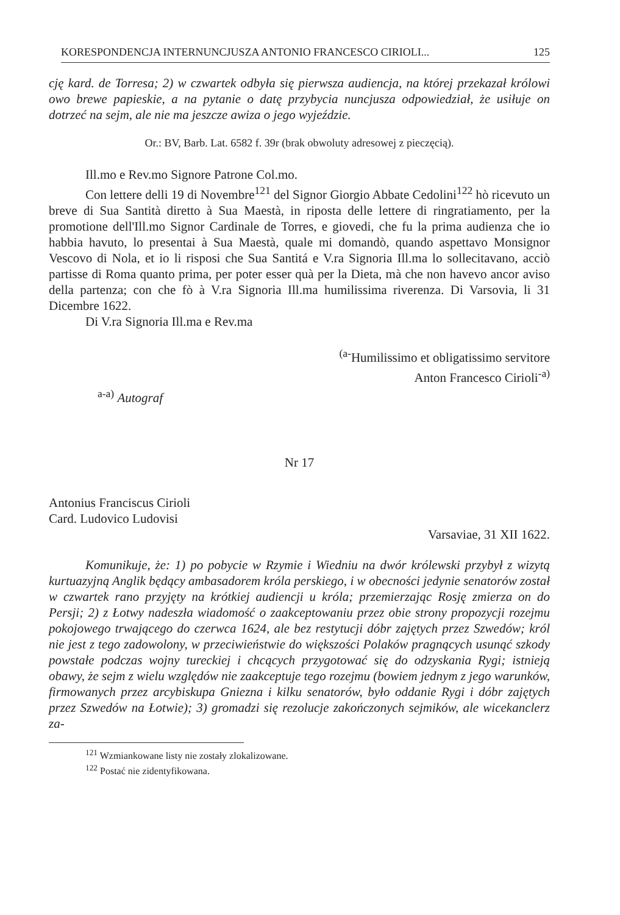KORESPONDENCJA INTERNUNCJUSZA ANTONIO FRANCESCO CIRIOLI... 125
cję kard. de Torresa; 2) w czwartek odbyła się pierwsza audiencja, na której przekazał królowi owo brewe papieskie, a na pytanie o datę przybycia nuncjusza odpowiedział, że usiłuje on dotrzeć na sejm, ale nie ma jeszcze awiza o jego wyjeździe.
Or.: BV, Barb. Lat. 6582 f. 39r (brak obwoluty adresowej z pieczęcią).
Ill.mo e Rev.mo Signore Patrone Col.mo.
Con lettere delli 19 di Novembre<sup>121</sup> del Signor Giorgio Abbate Cedolini<sup>122</sup> hò ricevuto un breve di Sua Santità diretto à Sua Maestà, in riposta delle lettere di ringratiamento, per la promotione dell'Ill.mo Signor Cardinale de Torres, e giovedi, che fu la prima audienza che io habbia havuto, lo presentai à Sua Maestà, quale mi domandò, quando aspettavo Monsignor Vescovo di Nola, et io li risposi che Sua Santitá e V.ra Signoria Ill.ma lo sollecitavano, acciò partisse di Roma quanto prima, per poter esser quà per la Dieta, mà che non havevo ancor aviso della partenza; con che fò à V.ra Signoria Ill.ma humilissima riverenza. Di Varsovia, li 31 Dicembre 1622.
Di V.ra Signoria Ill.ma e Rev.ma
<sup>(a-</sup>Humilissimo et obligatissimo servitore
Anton Francesco Cirioli<sup>-a)</sup>
<sup>a-a)</sup> Autograf
Nr 17
Antonius Franciscus Cirioli
Card. Ludovico Ludovisi
Varsaviae, 31 XII 1622.
Komunikuje, że: 1) po pobycie w Rzymie i Wiedniu na dwór królewski przybył z wizytą kurtuazyjną Anglik będący ambasadorem króla perskiego, i w obecności jedynie senatorów został w czwartek rano przyjęty na krótkiej audiencji u króla; przemierzając Rosję zmierza on do Persji; 2) z Łotwy nadeszła wiadomość o zaakceptowaniu przez obie strony propozycji rozejmu pokojowego trwającego do czerwca 1624, ale bez restytucji dóbr zajętych przez Szwedów; król nie jest z tego zadowolony, w przeciwieństwie do większości Polaków pragnących usunąć szkody powstałe podczas wojny tureckiej i chcących przygotować się do odzyskania Rygi; istnieją obawy, że sejm z wielu względów nie zaakceptuje tego rozejmu (bowiem jednym z jego warunków, firmowanych przez arcybiskupa Gniezna i kilku senatorów, było oddanie Rygi i dóbr zajętych przez Szwedów na Łotwie); 3) gromadzi się rezolucje zakończonych sejmików, ale wicekanclerz za-
<sup>121</sup> Wzmiankowane listy nie zostały zlokalizowane.
<sup>122</sup> Postać nie zidentyfikowana.